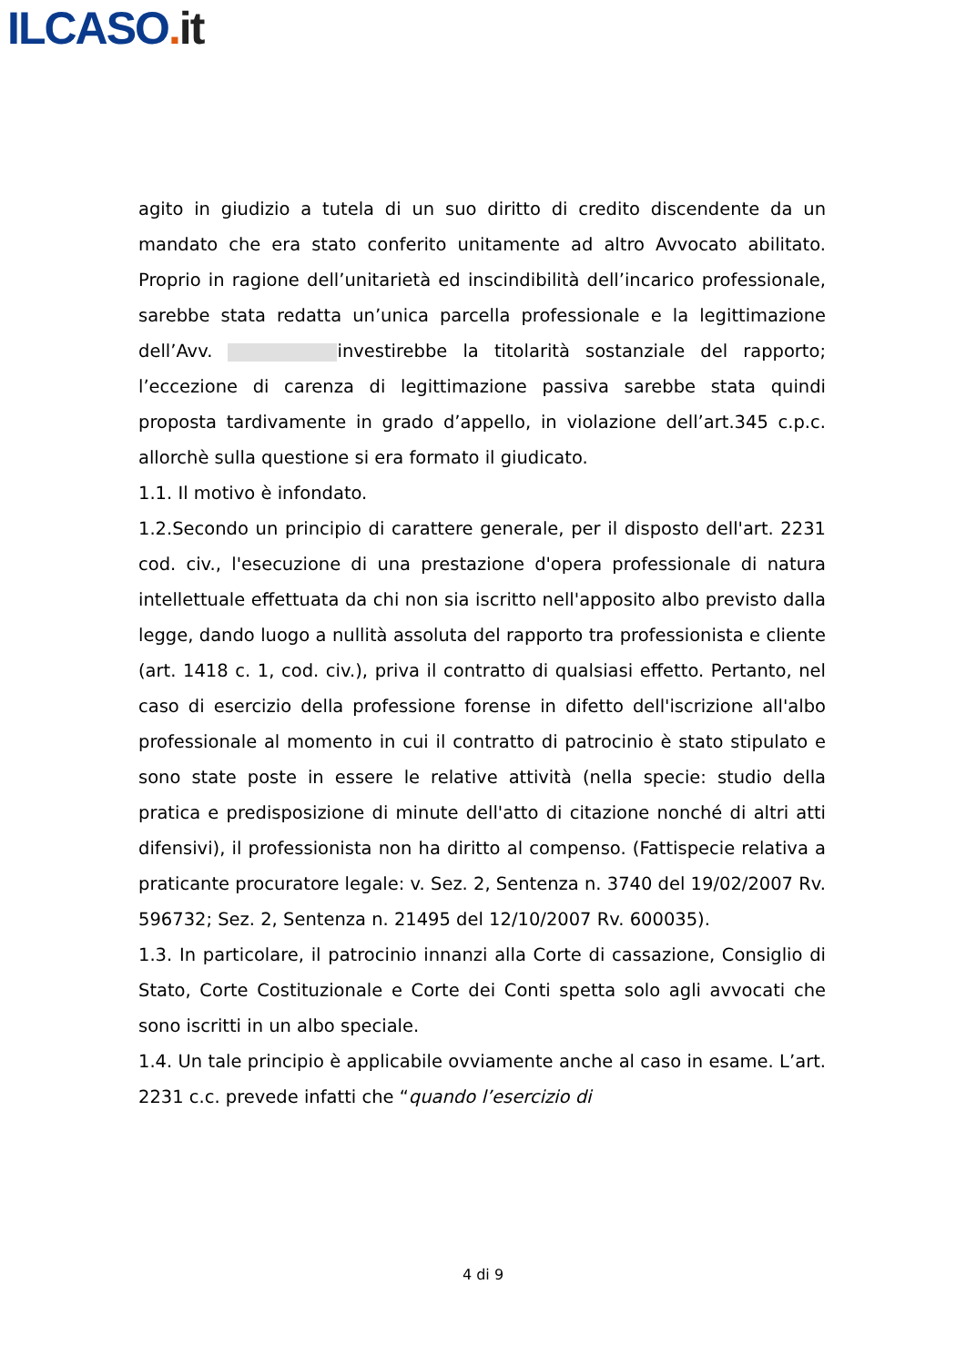ILCASO. it
agito in giudizio a tutela di un suo diritto di credito discendente da un mandato che era stato conferito unitamente ad altro Avvocato abilitato. Proprio in ragione dell’unitarietà ed inscindibilità dell’incarico professionale, sarebbe stata redatta un’unica parcella professionale e la legittimazione dell’Avv. investirebbe la titolarità sostanziale del rapporto; l’eccezione di carenza di legittimazione passiva sarebbe stata quindi proposta tardivamente in grado d’appello, in violazione dell’art.345 c.p.c. allorchè sulla questione si era formato il giudicato.
1.1. Il motivo è infondato.
1.2.Secondo un principio di carattere generale, per il disposto dell'art. 2231 cod. civ., l'esecuzione di una prestazione d'opera professionale di natura intellettuale effettuata da chi non sia iscritto nell'apposito albo previsto dalla legge, dando luogo a nullità assoluta del rapporto tra professionista e cliente (art. 1418 c. 1, cod. civ.), priva il contratto di qualsiasi effetto. Pertanto, nel caso di esercizio della professione forense in difetto dell'iscrizione all'albo professionale al momento in cui il contratto di patrocinio è stato stipulato e sono state poste in essere le relative attività (nella specie: studio della pratica e predisposizione di minute dell'atto di citazione nonché di altri atti difensivi), il professionista non ha diritto al compenso. (Fattispecie relativa a praticante procuratore legale: v. Sez. 2, Sentenza n. 3740 del 19/02/2007 Rv. 596732; Sez. 2, Sentenza n. 21495 del 12/10/2007 Rv. 600035).
1.3. In particolare, il patrocinio innanzi alla Corte di cassazione, Consiglio di Stato, Corte Costituzionale e Corte dei Conti spetta solo agli avvocati che sono iscritti in un albo speciale.
1.4. Un tale principio è applicabile ovviamente anche al caso in esame. L’art. 2231 c.c. prevede infatti che “quando l’esercizio di
4 di 9